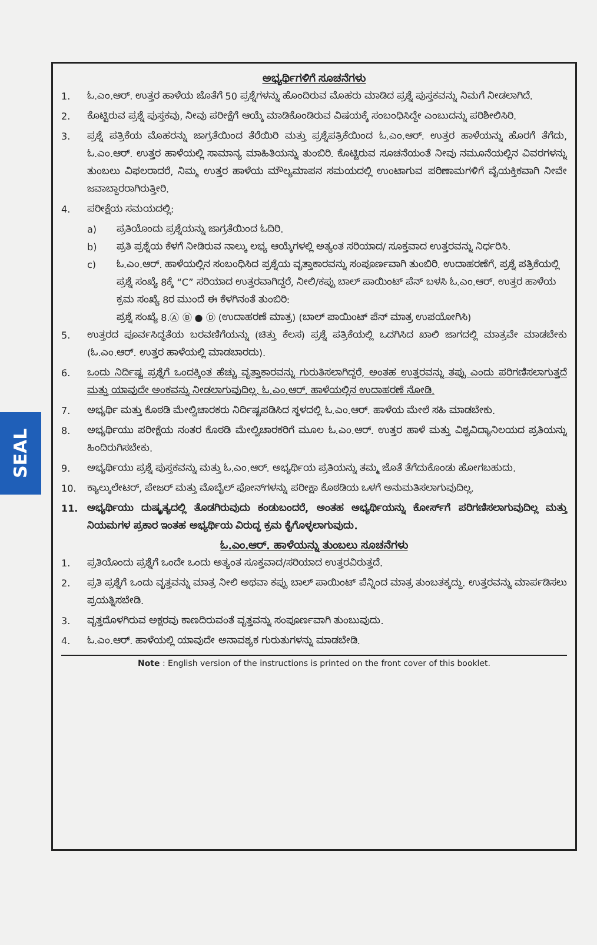SEAL
ಅಭ್ಯರ್ಥಿಗಳಿಗೆ ಸೂಚನೆಗಳು
1. ಓ.ಎಂ.ಆರ್. ಉತ್ತರ ಹಾಳೆಯ ಜೊತೆಗೆ 50 ಪ್ರಶ್ನೆಗಳನ್ನು ಹೊಂದಿರುವ ಮೊಹರು ಮಾಡಿದ ಪ್ರಶ್ನೆ ಪುಸ್ತಕವನ್ನು ನಿಮಗೆ ನೀಡಲಾಗಿದೆ.
2. ಕೊಟ್ಟಿರುವ ಪ್ರಶ್ನೆ ಪುಸ್ತಕವು, ನೀವು ಪರೀಕ್ಷೆಗೆ ಆಯ್ಕೆ ಮಾಡಿಕೊಂಡಿರುವ ವಿಷಯಕ್ಕೆ ಸಂಬಂಧಿಸಿದ್ದೇ ಎಂಬುದನ್ನು ಪರಿಶೀಲಿಸಿರಿ.
3. ಪ್ರಶ್ನೆ ಪತ್ರಿಕೆಯ ಮೊಹರನ್ನು ಜಾಗ್ರತೆಯಿಂದ ತೆರೆಯಿರಿ ಮತ್ತು ಪ್ರಶ್ನೆಪತ್ರಿಕೆಯಿಂದ ಓ.ಎಂ.ಆರ್. ಉತ್ತರ ಹಾಳೆಯನ್ನು ಹೊರಗೆ ತೆಗೆದು, ಓ.ಎಂ.ಆರ್. ಉತ್ತರ ಹಾಳೆಯಲ್ಲಿ ಸಾಮಾನ್ಯ ಮಾಹಿತಿಯನ್ನು ತುಂಬಿರಿ. ಕೊಟ್ಟಿರುವ ಸೂಚನೆಯಂತೆ ನೀವು ನಮೂನೆಯಲ್ಲಿನ ವಿವರಗಳನ್ನು ತುಂಬಲು ವಿಫಲರಾದರೆ, ನಿಮ್ಮ ಉತ್ತರ ಹಾಳೆಯ ಮೌಲ್ಯಮಾಪನ ಸಮಯದಲ್ಲಿ ಉಂಟಾಗುವ ಪರಿಣಾಮಗಳಿಗೆ ವೈಯಕ್ತಿಕವಾಗಿ ನೀವೇ ಜವಾಬ್ದಾರರಾಗಿರುತ್ತೀರಿ.
4. ಪರೀಕ್ಷೆಯ ಸಮಯದಲ್ಲಿ:
a) ಪ್ರತಿಯೊಂದು ಪ್ರಶ್ನೆಯನ್ನು ಜಾಗ್ರತೆಯಿಂದ ಓದಿರಿ.
b) ಪ್ರತಿ ಪ್ರಶ್ನೆಯ ಕೆಳಗೆ ನೀಡಿರುವ ನಾಲ್ಕು ಲಭ್ಯ ಆಯ್ಕೆಗಳಲ್ಲಿ ಅತ್ಯಂತ ಸರಿಯಾದ/ ಸೂಕ್ತವಾದ ಉತ್ತರವನ್ನು ನಿರ್ಧರಿಸಿ.
c) ಓ.ಎಂ.ಆರ್. ಹಾಳೆಯಲ್ಲಿನ ಸಂಬಂಧಿಸಿದ ಪ್ರಶ್ನೆಯ ವೃತ್ತಾಕಾರವನ್ನು ಸಂಪೂರ್ಣವಾಗಿ ತುಂಬಿರಿ. ಉದಾಹರಣೆಗೆ, ಪ್ರಶ್ನೆ ಪತ್ರಿಕೆಯಲ್ಲಿ ಪ್ರಶ್ನೆ ಸಂಖ್ಯೆ 8ಕ್ಕೆ “C” ಸರಿಯಾದ ಉತ್ತರವಾಗಿದ್ದರೆ, ನೀಲಿ/ಕಪ್ಪು ಬಾಲ್ ಪಾಯಿಂಟ್ ಪೆನ್ ಬಳಸಿ ಓ.ಎಂ.ಆರ್. ಉತ್ತರ ಹಾಳೆಯ ಕ್ರಮ ಸಂಖ್ಯೆ 8ರ ಮುಂದೆ ಈ ಕೆಳಗಿನಂತೆ ತುಂಬಿರಿ:
ಪ್ರಶ್ನೆ ಸಂಖ್ಯೆ 8.Ⓐ Ⓑ ● Ⓓ (ಉದಾಹರಣೆ ಮಾತ್ರ) (ಬಾಲ್ ಪಾಯಿಂಟ್ ಪೆನ್ ಮಾತ್ರ ಉಪಯೋಗಿಸಿ)
5. ಉತ್ತರದ ಪೂರ್ವಸಿದ್ಧತೆಯ ಬರವಣಿಗೆಯನ್ನು (ಚಿತ್ತು ಕೆಲಸ) ಪ್ರಶ್ನೆ ಪತ್ರಿಕೆಯಲ್ಲಿ ಒದಗಿಸಿದ ಖಾಲಿ ಜಾಗದಲ್ಲಿ ಮಾತ್ರವೇ ಮಾಡಬೇಕು (ಓ.ಎಂ.ಆರ್. ಉತ್ತರ ಹಾಳೆಯಲ್ಲಿ ಮಾಡಬಾರದು).
6. ಒಂದು ನಿರ್ದಿಷ್ಟ ಪ್ರಶ್ನೆಗೆ ಒಂದಕ್ಕಿಂತ ಹೆಚ್ಚು ವೃತ್ತಾಕಾರವನ್ನು ಗುರುತಿಸಲಾಗಿದ್ದರೆ, ಅಂತಹ ಉತ್ತರವನ್ನು ತಪ್ಪು ಎಂದು ಪರಿಗಣಿಸಲಾಗುತ್ತದೆ ಮತ್ತು ಯಾವುದೇ ಅಂಕವನ್ನು ನೀಡಲಾಗುವುದಿಲ್ಲ. ಓ.ಎಂ.ಆರ್. ಹಾಳೆಯಲ್ಲಿನ ಉದಾಹರಣೆ ನೋಡಿ.
7. ಅಭ್ಯರ್ಥಿ ಮತ್ತು ಕೊಠಡಿ ಮೇಲ್ವಿಚಾರಕರು ನಿರ್ದಿಷ್ಟಪಡಿಸಿದ ಸ್ಥಳದಲ್ಲಿ ಓ.ಎಂ.ಆರ್. ಹಾಳೆಯ ಮೇಲೆ ಸಹಿ ಮಾಡಬೇಕು.
8. ಅಭ್ಯರ್ಥಿಯು ಪರೀಕ್ಷೆಯ ನಂತರ ಕೊಠಡಿ ಮೇಲ್ವಿಚಾರಕರಿಗೆ ಮೂಲ ಓ.ಎಂ.ಆರ್. ಉತ್ತರ ಹಾಳೆ ಮತ್ತು ವಿಶ್ವವಿದ್ಯಾನಿಲಯದ ಪ್ರತಿಯನ್ನು ಹಿಂದಿರುಗಿಸಬೇಕು.
9. ಅಭ್ಯರ್ಥಿಯು ಪ್ರಶ್ನೆ ಪುಸ್ತಕವನ್ನು ಮತ್ತು ಓ.ಎಂ.ಆರ್. ಅಭ್ಯರ್ಥಿಯ ಪ್ರತಿಯನ್ನು ತಮ್ಮ ಜೊತೆ ತೆಗೆದುಕೊಂಡು ಹೋಗಬಹುದು.
10. ಕ್ಯಾಲ್ಕುಲೇಟರ್, ಪೇಜರ್ ಮತ್ತು ಮೊಬೈಲ್ ಫೋನ್‌ಗಳನ್ನು ಪರೀಕ್ಷಾ ಕೊಠಡಿಯ ಒಳಗೆ ಅನುಮತಿಸಲಾಗುವುದಿಲ್ಲ.
11. ಅಭ್ಯರ್ಥಿಯು ದುಷ್ಕೃತ್ಯದಲ್ಲಿ ತೊಡಗಿರುವುದು ಕಂಡುಬಂದರೆ, ಅಂತಹ ಅಭ್ಯರ್ಥಿಯನ್ನು ಕೋರ್ಸ್‌ಗೆ ಪರಿಗಣಿಸಲಾಗುವುದಿಲ್ಲ ಮತ್ತು ನಿಯಮಗಳ ಪ್ರಕಾರ ಇಂತಹ ಅಭ್ಯರ್ಥಿಯ ವಿರುದ್ಧ ಕ್ರಮ ಕೈಗೊಳ್ಳಲಾಗುವುದು.
ಓ.ಎಂ.ಆರ್. ಹಾಳೆಯನ್ನು ತುಂಬಲು ಸೂಚನೆಗಳು
1. ಪ್ರತಿಯೊಂದು ಪ್ರಶ್ನೆಗೆ ಒಂದೇ ಒಂದು ಅತ್ಯಂತ ಸೂಕ್ತವಾದ/ಸರಿಯಾದ ಉತ್ತರವಿರುತ್ತದೆ.
2. ಪ್ರತಿ ಪ್ರಶ್ನೆಗೆ ಒಂದು ವೃತ್ತವನ್ನು ಮಾತ್ರ ನೀಲಿ ಅಥವಾ ಕಪ್ಪು ಬಾಲ್ ಪಾಯಿಂಟ್ ಪೆನ್ನಿಂದ ಮಾತ್ರ ತುಂಬತಕ್ಕದ್ದು. ಉತ್ತರವನ್ನು ಮಾರ್ಪಡಿಸಲು ಪ್ರಯತ್ನಿಸಬೇಡಿ.
3. ವೃತ್ತದೊಳಗಿರುವ ಅಕ್ಷರವು ಕಾಣದಿರುವಂತೆ ವೃತ್ತವನ್ನು ಸಂಪೂರ್ಣವಾಗಿ ತುಂಬುವುದು.
4. ಓ.ಎಂ.ಆರ್. ಹಾಳೆಯಲ್ಲಿ ಯಾವುದೇ ಅನಾವಶ್ಯಕ ಗುರುತುಗಳನ್ನು ಮಾಡಬೇಡಿ.
Note : English version of the instructions is printed on the front cover of this booklet.